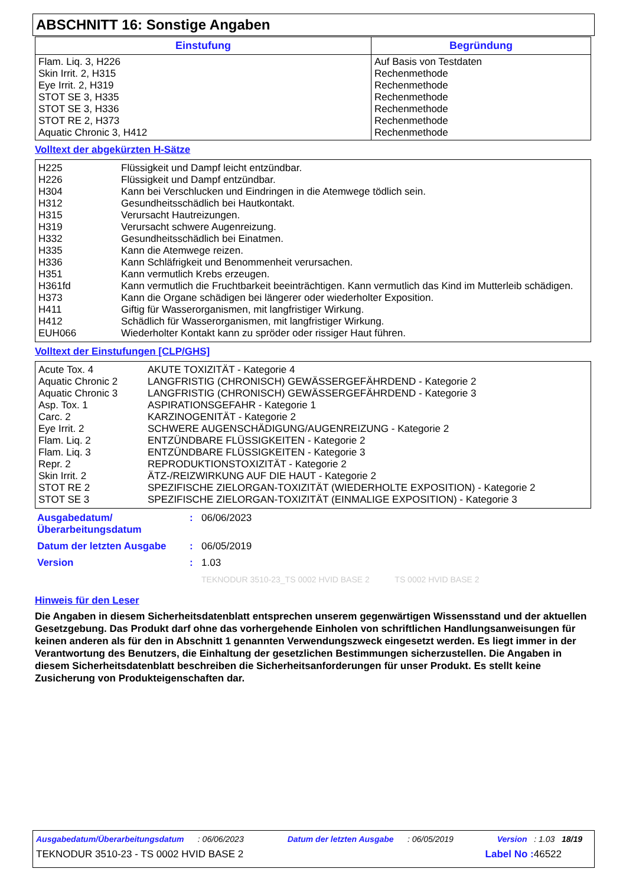ABSCHNITT 16: Sonstige Angaben
| Einstufung | Begründung |
| --- | --- |
| Flam. Liq. 3, H226 Skin Irrit. 2, H315 Eye Irrit. 2, H319 STOT SE 3, H335 STOT SE 3, H336 STOT RE 2, H373 Aquatic Chronic 3, H412 | Auf Basis von Testdaten Rechenmethode Rechenmethode Rechenmethode Rechenmethode Rechenmethode Rechenmethode |
Volltext der abgekürzten H-Sätze
| H225 | Flüssigkeit und Dampf leicht entzündbar. |
| H226 | Flüssigkeit und Dampf entzündbar. |
| H304 | Kann bei Verschlucken und Eindringen in die Atemwege tödlich sein. |
| H312 | Gesundheitsschädlich bei Hautkontakt. |
| H315 | Verursacht Hautreizungen. |
| H319 | Verursacht schwere Augenreizung. |
| H332 | Gesundheitsschädlich bei Einatmen. |
| H335 | Kann die Atemwege reizen. |
| H336 | Kann Schläfrigkeit und Benommenheit verursachen. |
| H351 | Kann vermutlich Krebs erzeugen. |
| H361fd | Kann vermutlich die Fruchtbarkeit beeinträchtigen. Kann vermutlich das Kind im Mutterleib schädigen. |
| H373 | Kann die Organe schädigen bei längerer oder wiederholter Exposition. |
| H411 | Giftig für Wasserorganismen, mit langfristiger Wirkung. |
| H412 | Schädlich für Wasserorganismen, mit langfristiger Wirkung. |
| EUH066 | Wiederholter Kontakt kann zu spröder oder rissiger Haut führen. |
Volltext der Einstufungen [CLP/GHS]
| Acute Tox. 4 | AKUTE TOXIZITÄT - Kategorie 4 |
| Aquatic Chronic 2 | LANGFRISTIG (CHRONISCH) GEWÄSSERGEFÄHRDEND - Kategorie 2 |
| Aquatic Chronic 3 | LANGFRISTIG (CHRONISCH) GEWÄSSERGEFÄHRDEND - Kategorie 3 |
| Asp. Tox. 1 | ASPIRATIONSGEFAHR - Kategorie 1 |
| Carc. 2 | KARZINOGENITÄT - Kategorie 2 |
| Eye Irrit. 2 | SCHWERE AUGENSCHÄDIGUNG/AUGENREIZUNG - Kategorie 2 |
| Flam. Liq. 2 | ENTZÜNDBARE FLÜSSIGKEITEN - Kategorie 2 |
| Flam. Liq. 3 | ENTZÜNDBARE FLÜSSIGKEITEN - Kategorie 3 |
| Repr. 2 | REPRODUKTIONSTOXIZITÄT - Kategorie 2 |
| Skin Irrit. 2 | ÄTZ-/REIZWIRKUNG AUF DIE HAUT - Kategorie 2 |
| STOT RE 2 | SPEZIFISCHE ZIELORGAN-TOXIZITÄT (WIEDERHOLTE EXPOSITION) - Kategorie 2 |
| STOT SE 3 | SPEZIFISCHE ZIELORGAN-TOXIZITÄT (EINMALIGE EXPOSITION) - Kategorie 3 |
| Ausgabedatum/ Überarbeitungsdatum | : | 06/06/2023 |
| Datum der letzten Ausgabe | : | 06/05/2019 |
| Version | : | 1.03 |
| | | TEKNODUR 3510-23_TS 0002 HVID BASE 2 TS 0002 HVID BASE 2 |
Hinweis für den Leser
Die Angaben in diesem Sicherheitsdatenblatt entsprechen unserem gegenwärtigen Wissensstand und der aktuellen Gesetzgebung. Das Produkt darf ohne das vorhergehende Einholen von schriftlichen Handlungsanweisungen für keinen anderen als für den in Abschnitt 1 genannten Verwendungszweck eingesetzt werden. Es liegt immer in der Verantwortung des Benutzers, die Einhaltung der gesetzlichen Bestimmungen sicherzustellen. Die Angaben in diesem Sicherheitsdatenblatt beschreiben die Sicherheitsanforderungen für unser Produkt. Es stellt keine Zusicherung von Produkteigenschaften dar.
Ausgabedatum/Überarbeitungsdatum : 06/06/2023 Datum der letzten Ausgabe : 06/05/2019 Version : 1.03 18/19
TEKNODUR 3510-23 - TS 0002 HVID BASE 2 Label No : 46522